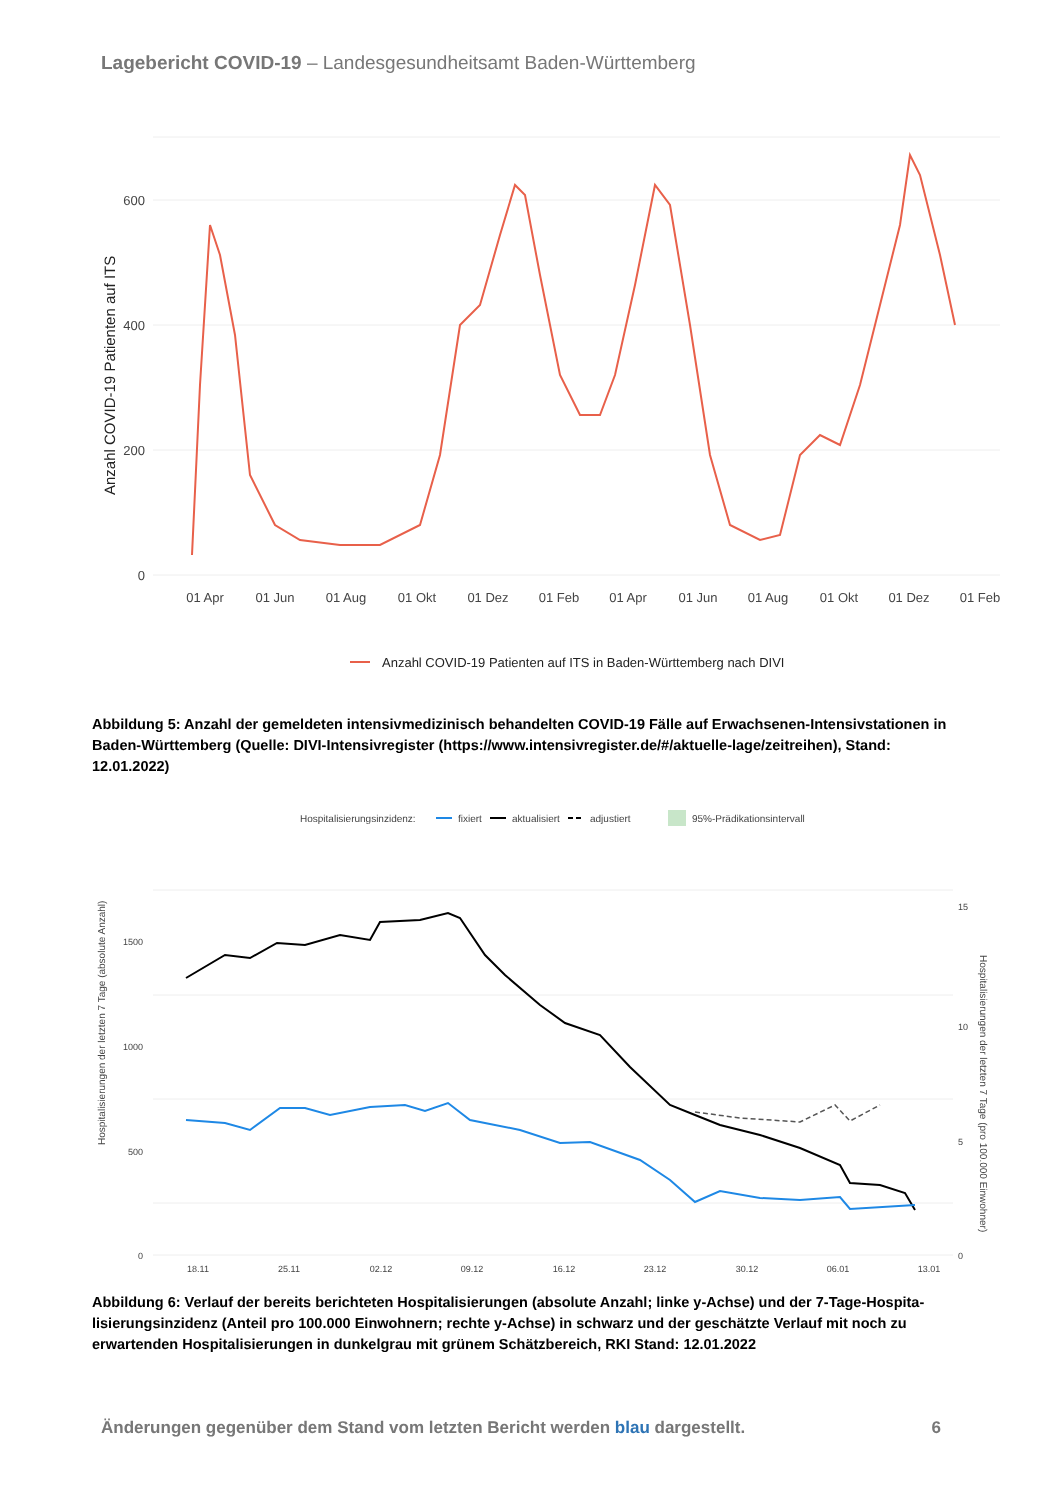Lagebericht COVID-19 – Landesgesundheitsamt Baden-Württemberg
600
400
200
0
Anzahl COVID-19 Patienten auf ITS
01 Apr
01 Jun
01 Aug
01 Okt
01 Dez
01 Feb
01 Apr
01 Jun
01 Aug
01 Okt
01 Dez
01 Feb
Anzahl COVID-19 Patienten auf ITS in Baden-Württemberg nach DIVI
Abbildung 5: Anzahl der gemeldeten intensivmedizinisch behandelten COVID-19 Fälle auf Erwachsenen-Intensivstationen in Baden-Württemberg (Quelle: DIVI-Intensivregister (https://www.intensivregister.de/#/aktuelle-lage/zeitreihen), Stand: 12.01.2022)
Hospitalisierungsinzidenz:
fixiert
aktualisiert
adjustiert
95%-Prädikationsintervall
1500
1000
500
0
15
10
5
0
Hospitalisierungen der letzten 7 Tage (absolute Anzahl)
Hospitalisierungen der letzten 7 Tage (pro 100.000 Einwohner)
18.11
25.11
02.12
09.12
16.12
23.12
30.12
06.01
13.01
Abbildung 6: Verlauf der bereits berichteten Hospitalisierungen (absolute Anzahl; linke y-Achse) und der 7-Tage-Hospita-lisierungsinzidenz (Anteil pro 100.000 Einwohnern; rechte y-Achse) in schwarz und der geschätzte Verlauf mit noch zu erwartenden Hospitalisierungen in dunkelgrau mit grünem Schätzbereich, RKI Stand: 12.01.2022
Änderungen gegenüber dem Stand vom letzten Bericht werden blau dargestellt. 6